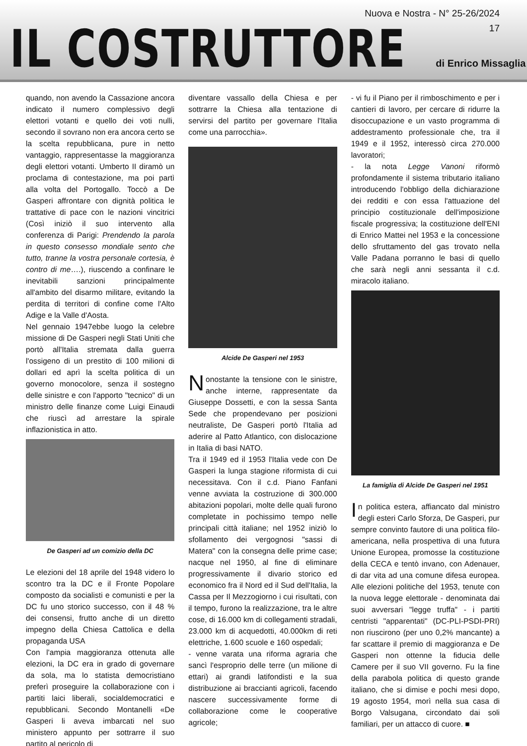Nuova e Nostra - N° 25-26/2024
17
IL COSTRUTTORE
di Enrico Missaglia
quando, non avendo la Cassazione ancora indicato il numero complessivo degli elettori votanti e quello dei voti nulli, secondo il sovrano non era ancora certo se la scelta repubblicana, pure in netto vantaggio, rappresentasse la maggioranza degli elettori votanti. Umberto II diramò un proclama di contestazione, ma poi partì alla volta del Portogallo. Toccò a De Gasperi affrontare con dignità politica le trattative di pace con le nazioni vincitrici (Così iniziò il suo intervento alla conferenza di Parigi: Prendendo la parola in questo consesso mondiale sento che tutto, tranne la vostra personale cortesia, è contro di me….), riuscendo a confinare le inevitabili sanzioni principalmente all'ambito del disarmo militare, evitando la perdita di territori di confine come l'Alto Adige e la Valle d'Aosta.
Nel gennaio 1947ebbe luogo la celebre missione di De Gasperi negli Stati Uniti che portò all'Italia stremata dalla guerra l'ossigeno di un prestito di 100 milioni di dollari ed aprì la scelta politica di un governo monocolore, senza il sostegno delle sinistre e con l'apporto "tecnico" di un ministro delle finanze come Luigi Einaudi che riuscì ad arrestare la spirale inflazionistica in atto.
De Gasperi ad un comizio della DC
Le elezioni del 18 aprile del 1948 videro lo scontro tra la DC e il Fronte Popolare composto da socialisti e comunisti e per la DC fu uno storico successo, con il 48 % dei consensi, frutto anche di un diretto impegno della Chiesa Cattolica e della propaganda USA
Con l'ampia maggioranza ottenuta alle elezioni, la DC era in grado di governare da sola, ma lo statista democristiano preferì proseguire la collaborazione con i partiti laici liberali, socialdemocratici e repubblicani. Secondo Montanelli «De Gasperi li aveva imbarcati nel suo ministero appunto per sottrarre il suo partito al pericolo di
diventare vassallo della Chiesa e per sottrarre la Chiesa alla tentazione di servirsi del partito per governare l'Italia come una parrocchia».
Alcide De Gasperi nel 1953
Nonostante la tensione con le sinistre, anche interne, rappresentate da Giuseppe Dossetti, e con la sessa Santa Sede che propendevano per posizioni neutraliste, De Gasperi portò l'Italia ad aderire al Patto Atlantico, con dislocazione in Italia di basi NATO.
Tra il 1949 ed il 1953 l'Italia vede con De Gasperi la lunga stagione riformista di cui necessitava. Con il c.d. Piano Fanfani venne avviata la costruzione di 300.000 abitazioni popolari, molte delle quali furono completate in pochissimo tempo nelle principali città italiane; nel 1952 iniziò lo sfollamento dei vergognosi "sassi di Matera" con la consegna delle prime case; nacque nel 1950, al fine di eliminare progressivamente il divario storico ed economico fra il Nord ed il Sud dell'Italia, la Cassa per Il Mezzogiorno i cui risultati, con il tempo, furono la realizzazione, tra le altre cose, di 16.000 km di collegamenti stradali, 23.000 km di acquedotti, 40.000km di reti elettriche, 1.600 scuole e 160 ospedali;
- venne varata una riforma agraria che sancì l'esproprio delle terre (un milione di ettari) ai grandi latifondisti e la sua distribuzione ai braccianti agricoli, facendo nascere successivamente forme di collaborazione come le cooperative agricole;
- vi fu il Piano per il rimboschimento e per i cantieri di lavoro, per cercare di ridurre la disoccupazione e un vasto programma di addestramento professionale che, tra il 1949 e il 1952, interessò circa 270.000 lavoratori;
- la nota Legge Vanoni riformò profondamente il sistema tributario italiano introducendo l'obbligo della dichiarazione dei redditi e con essa l'attuazione del principio costituzionale dell'imposizione fiscale progressiva; la costituzione dell'ENI di Enrico Mattei nel 1953 e la concessione dello sfruttamento del gas trovato nella Valle Padana porranno le basi di quello che sarà negli anni sessanta il c.d. miracolo italiano.
La famiglia di Alcide De Gasperi nel 1951
In politica estera, affiancato dal ministro degli esteri Carlo Sforza, De Gasperi, pur sempre convinto fautore di una politica filo-americana, nella prospettiva di una futura Unione Europea, promosse la costituzione della CECA e tentò invano, con Adenauer, di dar vita ad una comune difesa europea. Alle elezioni politiche del 1953, tenute con la nuova legge elettorale - denominata dai suoi avversari "legge truffa" - i partiti centristi "apparentati" (DC-PLI-PSDI-PRI) non riuscirono (per uno 0,2% mancante) a far scattare il premio di maggioranza e De Gasperi non ottenne la fiducia delle Camere per il suo VII governo. Fu la fine della parabola politica di questo grande italiano, che si dimise e pochi mesi dopo, 19 agosto 1954, morì nella sua casa di Borgo Valsugana, circondato dai soli familiari, per un attacco di cuore. ■